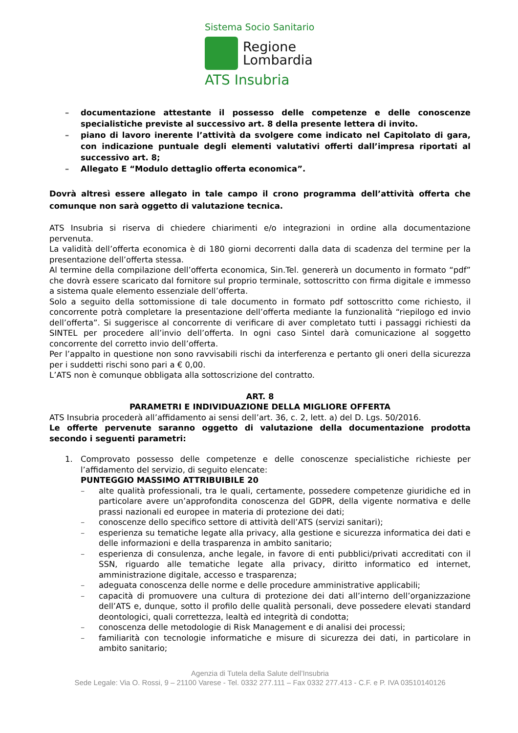Sistema Socio Sanitario
Regione
Lombardia
ATS Insubria
– documentazione attestante il possesso delle competenze e delle conoscenze specialistiche previste al successivo art. 8 della presente lettera di invito.
– piano di lavoro inerente l’attività da svolgere come indicato nel Capitolato di gara, con indicazione puntuale degli elementi valutativi offerti dall’impresa riportati al successivo art. 8;
– Allegato E “Modulo dettaglio offerta economica”.
Dovrà altresì essere allegato in tale campo il crono programma dell’attività offerta che comunque non sarà oggetto di valutazione tecnica.
ATS Insubria si riserva di chiedere chiarimenti e/o integrazioni in ordine alla documentazione pervenuta.
La validità dell’offerta economica è di 180 giorni decorrenti dalla data di scadenza del termine per la presentazione dell’offerta stessa.
Al termine della compilazione dell’offerta economica, Sin.Tel. genererà un documento in formato “pdf” che dovrà essere scaricato dal fornitore sul proprio terminale, sottoscritto con firma digitale e immesso a sistema quale elemento essenziale dell’offerta.
Solo a seguito della sottomissione di tale documento in formato pdf sottoscritto come richiesto, il concorrente potrà completare la presentazione dell’offerta mediante la funzionalità “riepilogo ed invio dell’offerta”. Si suggerisce al concorrente di verificare di aver completato tutti i passaggi richiesti da SINTEL per procedere all’invio dell’offerta. In ogni caso Sintel darà comunicazione al soggetto concorrente del corretto invio dell’offerta.
Per l’appalto in questione non sono ravvisabili rischi da interferenza e pertanto gli oneri della sicurezza per i suddetti rischi sono pari a € 0,00.
L’ATS non è comunque obbligata alla sottoscrizione del contratto.
ART. 8
PARAMETRI E INDIVIDUAZIONE DELLA MIGLIORE OFFERTA
ATS Insubria procederà all’affidamento ai sensi dell’art. 36, c. 2, lett. a) del D. Lgs. 50/2016.
Le offerte pervenute saranno oggetto di valutazione della documentazione prodotta secondo i seguenti parametri:
1. Comprovato possesso delle competenze e delle conoscenze specialistiche richieste per l’affidamento del servizio, di seguito elencate:
PUNTEGGIO MASSIMO ATTRIBUIBILE 20
– alte qualità professionali, tra le quali, certamente, possedere competenze giuridiche ed in particolare avere un’approfondita conoscenza del GDPR, della vigente normativa e delle prassi nazionali ed europee in materia di protezione dei dati;
– conoscenze dello specifico settore di attività dell’ATS (servizi sanitari);
– esperienza su tematiche legate alla privacy, alla gestione e sicurezza informatica dei dati e delle informazioni e della trasparenza in ambito sanitario;
– esperienza di consulenza, anche legale, in favore di enti pubblici/privati accreditati con il SSN, riguardo alle tematiche legate alla privacy, diritto informatico ed internet, amministrazione digitale, accesso e trasparenza;
– adeguata conoscenza delle norme e delle procedure amministrative applicabili;
– capacità di promuovere una cultura di protezione dei dati all’interno dell’organizzazione dell’ATS e, dunque, sotto il profilo delle qualità personali, deve possedere elevati standard deontologici, quali correttezza, lealtà ed integrità di condotta;
– conoscenza delle metodologie di Risk Management e di analisi dei processi;
– familiarità con tecnologie informatiche e misure di sicurezza dei dati, in particolare in ambito sanitario;
Agenzia di Tutela della Salute dell’Insubria
Sede Legale: Via O. Rossi, 9 – 21100 Varese - Tel. 0332 277.111 – Fax 0332 277.413 - C.F. e P. IVA 03510140126